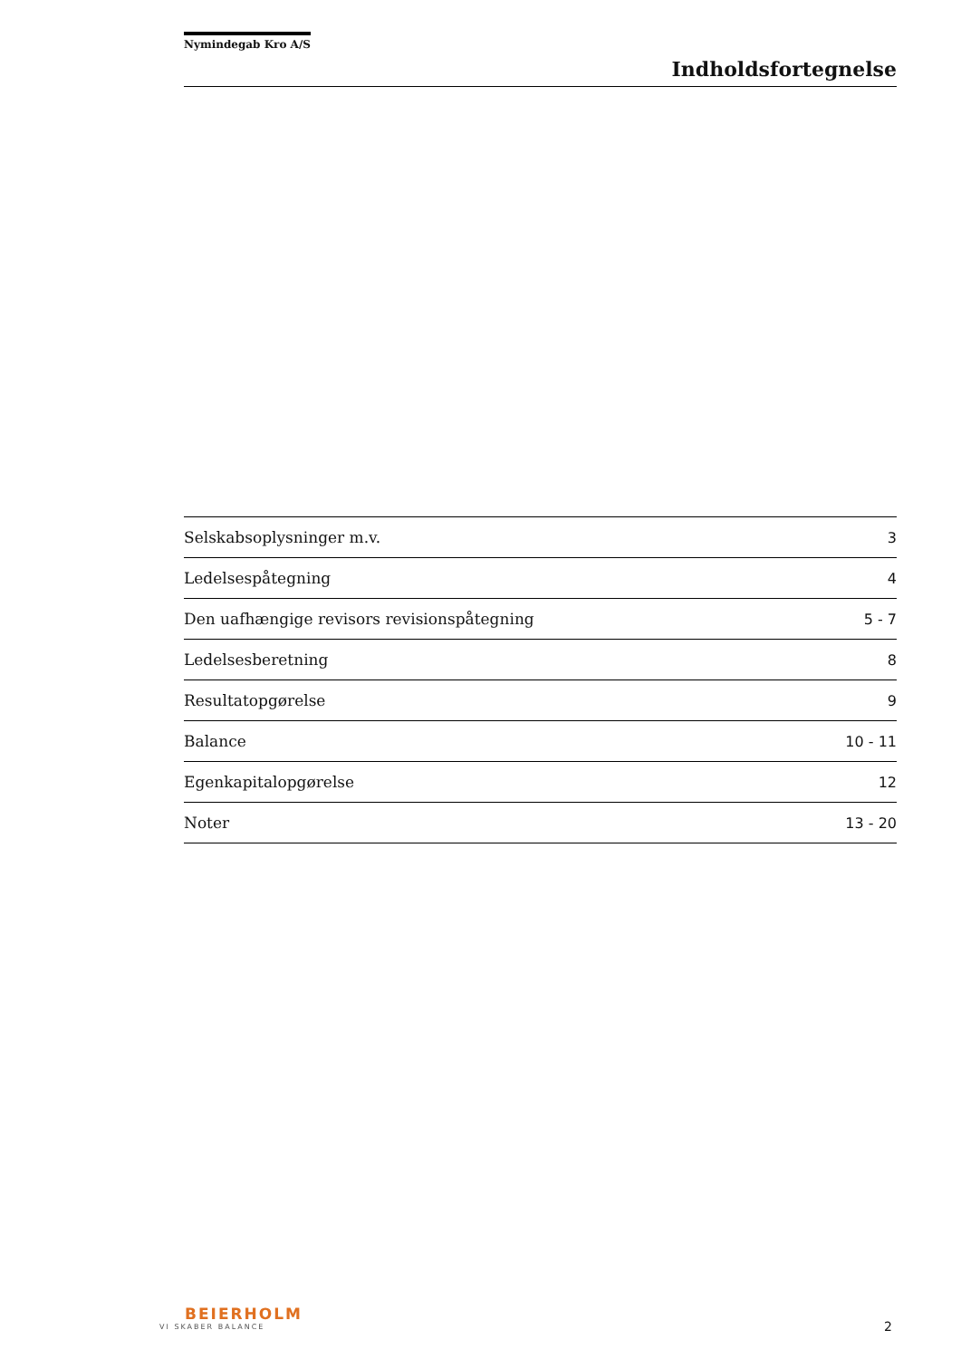Nymindegab Kro A/S
Indholdsfortegnelse
| Selskabsoplysninger m.v. | 3 |
| Ledelsespåtegning | 4 |
| Den uafhængige revisors revisionspåtegning | 5 - 7 |
| Ledelsesberetning | 8 |
| Resultatopgørelse | 9 |
| Balance | 10 - 11 |
| Egenkapitalopgørelse | 12 |
| Noter | 13 - 20 |
BEIERHOLM
VI SKABER BALANCE
2